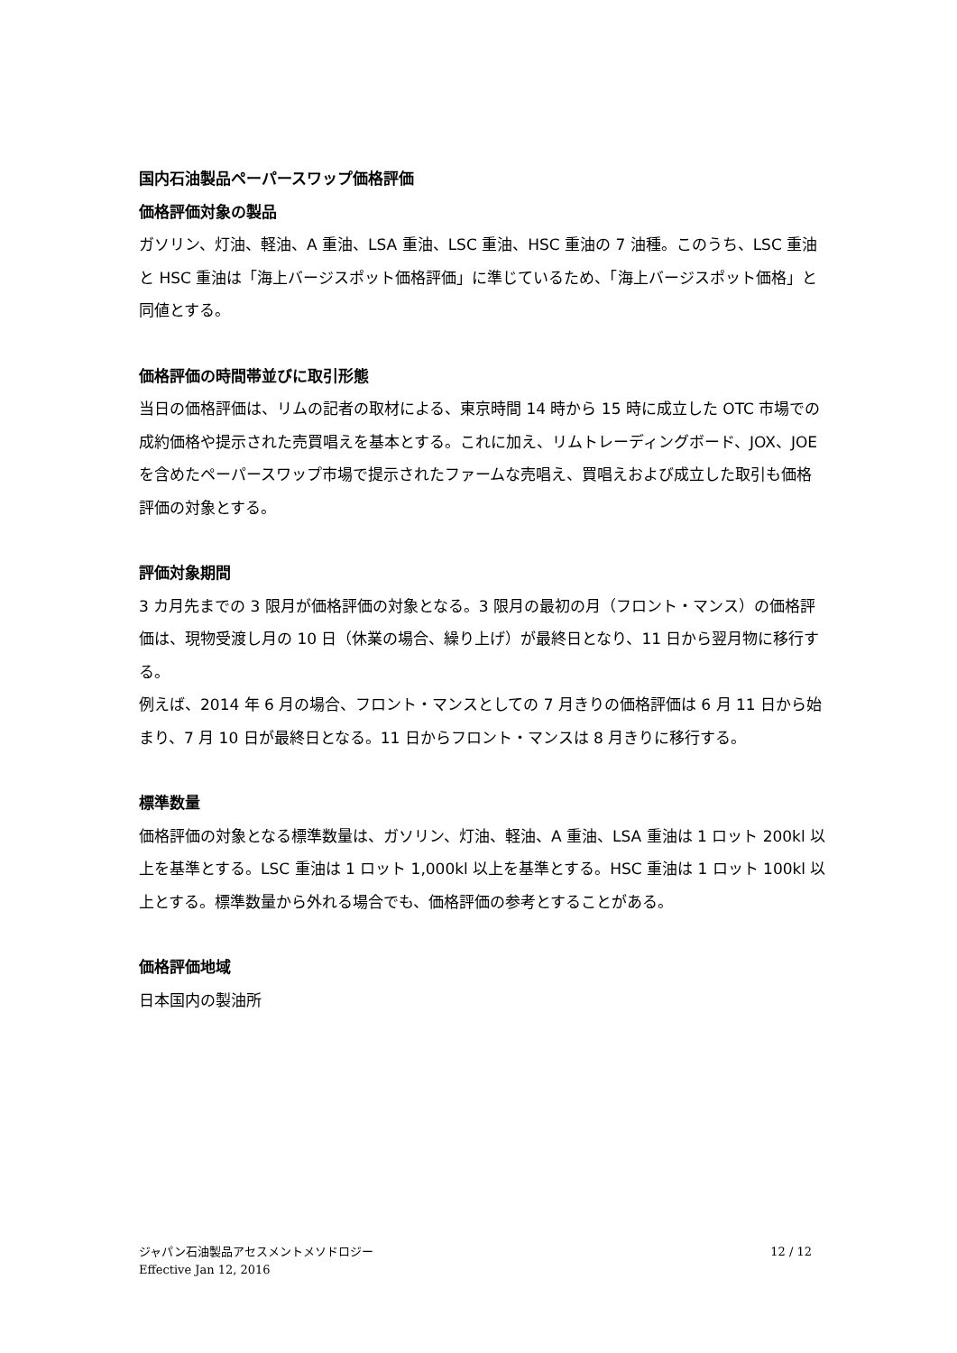国内石油製品ペーパースワップ価格評価
価格評価対象の製品
ガソリン、灯油、軽油、A 重油、LSA 重油、LSC 重油、HSC 重油の 7 油種。このうち、LSC 重油と HSC 重油は「海上バージスポット価格評価」に準じているため、「海上バージスポット価格」と同値とする。
価格評価の時間帯並びに取引形態
当日の価格評価は、リムの記者の取材による、東京時間 14 時から 15 時に成立した OTC 市場での成約価格や提示された売買唱えを基本とする。これに加え、リムトレーディングボード、JOX、JOE を含めたペーパースワップ市場で提示されたファームな売唱え、買唱えおよび成立した取引も価格評価の対象とする。
評価対象期間
3 カ月先までの 3 限月が価格評価の対象となる。3 限月の最初の月（フロント・マンス）の価格評価は、現物受渡し月の 10 日（休業の場合、繰り上げ）が最終日となり、11 日から翌月物に移行する。
例えば、2014 年 6 月の場合、フロント・マンスとしての 7 月きりの価格評価は 6 月 11 日から始まり、7 月 10 日が最終日となる。11 日からフロント・マンスは 8 月きりに移行する。
標準数量
価格評価の対象となる標準数量は、ガソリン、灯油、軽油、A 重油、LSA 重油は 1 ロット 200kl 以上を基準とする。LSC 重油は 1 ロット 1,000kl 以上を基準とする。HSC 重油は 1 ロット 100kl 以上とする。標準数量から外れる場合でも、価格評価の参考とすることがある。
価格評価地域
日本国内の製油所
ジャパン石油製品アセスメントメソドロジー
Effective Jan 12, 2016
12 / 12